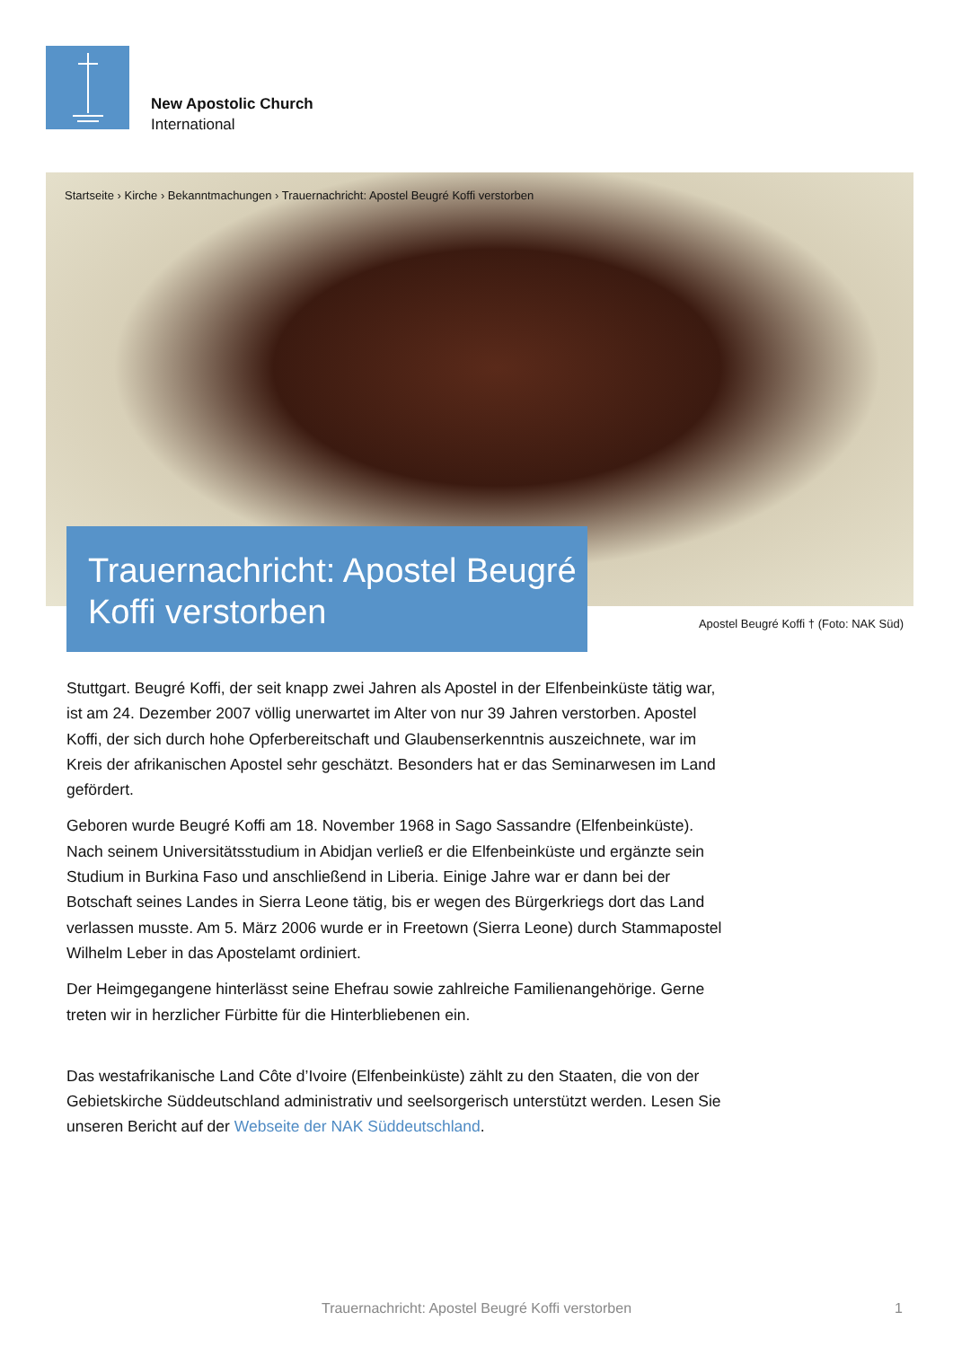New Apostolic Church
International
Startseite › Kirche › Bekanntmachungen › Trauernachricht: Apostel Beugré Koffi verstorben
Trauernachricht: Apostel Beugré Koffi verstorben
Apostel Beugré Koffi † (Foto: NAK Süd)
Stuttgart. Beugré Koffi, der seit knapp zwei Jahren als Apostel in der Elfenbeinküste tätig war, ist am 24. Dezember 2007 völlig unerwartet im Alter von nur 39 Jahren verstorben. Apostel Koffi, der sich durch hohe Opferbereitschaft und Glaubenserkenntnis auszeichnete, war im Kreis der afrikanischen Apostel sehr geschätzt. Besonders hat er das Seminarwesen im Land gefördert.
Geboren wurde Beugré Koffi am 18. November 1968 in Sago Sassandre (Elfenbeinküste). Nach seinem Universitätsstudium in Abidjan verließ er die Elfenbeinküste und ergänzte sein Studium in Burkina Faso und anschließend in Liberia. Einige Jahre war er dann bei der Botschaft seines Landes in Sierra Leone tätig, bis er wegen des Bürgerkriegs dort das Land verlassen musste. Am 5. März 2006 wurde er in Freetown (Sierra Leone) durch Stammapostel Wilhelm Leber in das Apostelamt ordiniert.
Der Heimgegangene hinterlässt seine Ehefrau sowie zahlreiche Familienangehörige. Gerne treten wir in herzlicher Fürbitte für die Hinterbliebenen ein.
Das westafrikanische Land Côte d’Ivoire (Elfenbeinküste) zählt zu den Staaten, die von der Gebietskirche Süddeutschland administrativ und seelsorgerisch unterstützt werden. Lesen Sie unseren Bericht auf der Webseite der NAK Süddeutschland.
Trauernachricht: Apostel Beugré Koffi verstorben 1